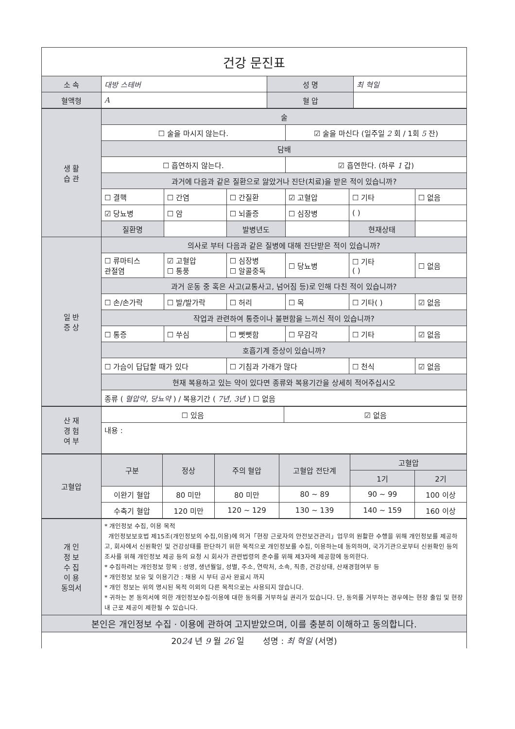| 건강 문진표 | | | |
| 소 속 | 대방 스테버 | 성 명 | 최 혁일 |
| 혈액형 | A | 혈 압 | |
| 생 활 습 관 | 술 | | | | | |
| | ☐ 술을 마시지 않는다. | | | ☑ 술을 마신다 (일주일 2 회 / 1회 5 잔) | | |
| | 담배 | | | | | |
| | ☐ 흡연하지 않는다. | | | ☑ 흡연한다. (하루 1 갑) | | |
| | 과거에 다음과 같은 질환으로 앓았거나 진단(치료)을 받은 적이 있습니까? | | | | | |
| | ☐ 결핵 | ☐ 간염 | ☐ 간질환 | ☑ 고혈압 | ☐ 기타 | ☐ 없음 |
| | ☑ 당뇨병 | ☐ 암 | ☐ 뇌졸증 | ☐ 심장병 | ( ) | |
| | 질환명 | | 발병년도 | | 현재상태 | |
| 일 반 증 상 | 의사로 부터 다음과 같은 질병에 대해 진단받은 적이 있습니까? | | | | | |
| | ☐ 류마티스 관절염 | ☑ 고혈압 ☐ 통풍 | ☐ 심장병 ☐ 알콜중독 | ☐ 당뇨병 | ☐ 기타 ( ) | ☐ 없음 |
| | 과거 운동 중 혹은 사고(교통사고, 넘어짐 등)로 인해 다친 적이 있습니까? | | | | | |
| | ☐ 손/손가락 | ☐ 발/발가락 | ☐ 허리 | ☐ 목 | ☐ 기타( ) | ☑ 없음 |
| | 작업과 관련하여 통증이나 불편함을 느끼신 적이 있습니까? | | | | | |
| | ☐ 통증 | ☐ 쑤심 | ☐ 뻣뻣함 | ☐ 무감각 | ☐ 기타 | ☑ 없음 |
| | 호흡기계 증상이 있습니까? | | | | | |
| | ☐ 가슴이 답답할 때가 있다 | | ☐ 기침과 가래가 많다 | | ☐ 천식 | ☑ 없음 |
| | 현재 복용하고 있는 약이 있다면 종류와 복용기간을 상세히 적어주십시오 | | | | | |
| | 종류 ( 혈압약, 당뇨약 ) / 복용기간 ( 7년, 3년 ) ☐ 없음 | | | | | |
| 산 재 경 험 여 부 | ☐ 있음 | ☑ 없음 |
| | 내용 : | |
| 고혈압 | 구분 | 정상 | 주의 혈압 | 고혈압 전단계 | 고혈압 | |
| | | | | | 1기 | 2기 |
| | 이완기 혈압 | 80 미만 | 80 미만 | 80 ~ 89 | 90 ~ 99 | 100 이상 |
| | 수축기 혈압 | 120 미만 | 120 ~ 129 | 130 ~ 139 | 140 ~ 159 | 160 이상 |
| 개 인 정 보 수 집 이 용 동의서 | * 개인정보 수집, 이용 목적 개인정보보호법 제15조(개인정보의 수집,이용)에 의거「현장 근로자의 안전보건관리」업무의 원활한 수행을 위해 개인정보를 제공하고, 회사에서 신원확인 및 건강상태를 판단하기 위한 목적으로 개인정보를 수집, 이용하는데 동의하며, 국가기관으로부터 신원확인 등의 조사를 위해 개인정보 제공 등의 요청 시 회사가 관련법령의 준수를 위해 제3자에 제공함에 동의한다. * 수집하려는 개인정보 항목 : 성명, 생년월일, 성별, 주소, 연락처, 소속, 직종, 건강상태, 산재경험여부 등 * 개인정보 보유 및 이용기간 : 채용 시 부터 공사 완료시 까지 * 개인 정보는 위의 명시된 목적 이외의 다른 목적으로는 사용되지 않습니다. * 귀하는 본 동의서에 의한 개인정보수집·이용에 대한 동의를 거부하실 권리가 있습니다. 단, 동의를 거부하는 경우에는 현장 출입 및 현장 내 근로 제공이 제한될 수 있습니다. |
| 본인은 개인정보 수집 · 이용에 관하여 고지받았으며, 이를 충분히 이해하고 동의합니다. | |
| 20 24 년 9 월 26 일 성명 : 최 혁일 (서명) | |